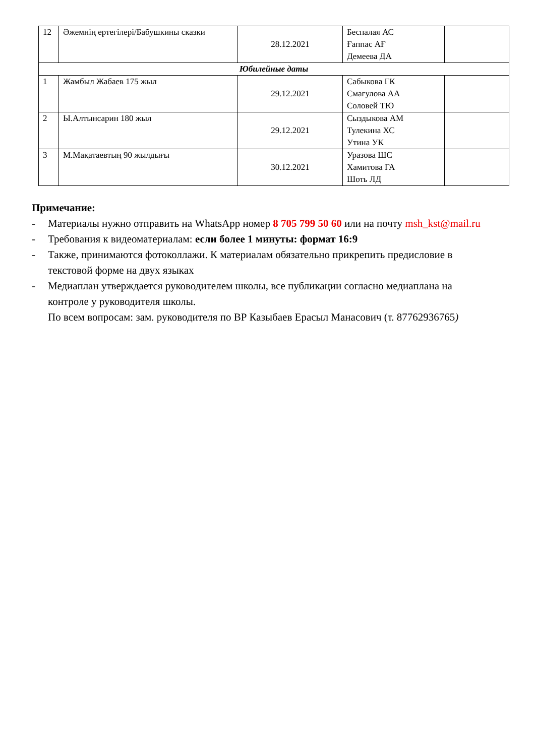| 12 | Әжемнің ертегілері/Бабушкины сказки | 28.12.2021 | Беспалая АС Ғаппас АҒ Демеева ДА | |
| Юбилейные даты | | | | |
| 1 | Жамбыл Жабаев 175 жыл | 29.12.2021 | Сабыкова ГК Смагулова АА Соловей ТЮ | |
| 2 | Ы.Алтынсарин 180 жыл | 29.12.2021 | Сыздыкова АМ Тулекина ХС Утина УК | |
| 3 | М.Мақатаевтың 90 жылдығы | 30.12.2021 | Уразова ШС Хамитова ГА Шоть ЛД | |
Примечание:
- Материалы нужно отправить на WhatsApp номер 8 705 799 50 60 или на почту msh_kst@mail.ru
- Требования к видеоматериалам: если более 1 минуты: формат 16:9
- Также, принимаются фотоколлажи. К материалам обязательно прикрепить предисловие в текстовой форме на двух языках
- Медиаплан утверждается руководителем школы, все публикации согласно медиаплана на контроле у руководителя школы.
По всем вопросам: зам. руководителя по ВР Казыбаев Ерасыл Манасович (т. 87762936765)